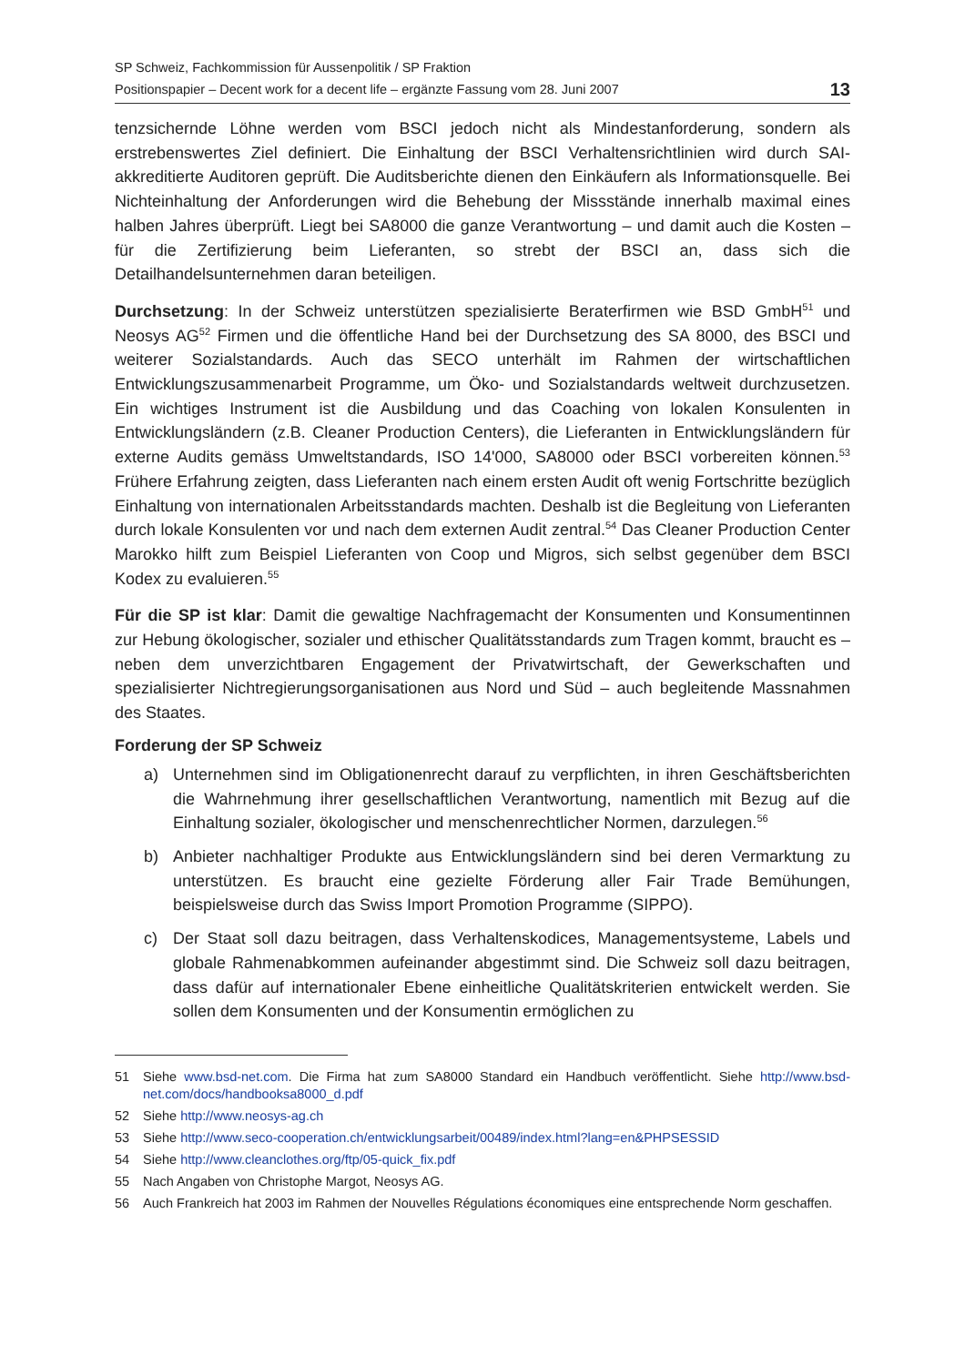SP Schweiz, Fachkommission für Aussenpolitik / SP Fraktion
Positionspapier – Decent work for a decent life – ergänzte Fassung vom 28. Juni 2007
13
tenzsichernde Löhne werden vom BSCI jedoch nicht als Mindestanforderung, sondern als erstrebenswertes Ziel definiert. Die Einhaltung der BSCI Verhaltensrichtlinien wird durch SAI-akkreditierte Auditoren geprüft. Die Auditsberichte dienen den Einkäufern als Informationsquelle. Bei Nichteinhaltung der Anforderungen wird die Behebung der Missstände innerhalb maximal eines halben Jahres überprüft. Liegt bei SA8000 die ganze Verantwortung – und damit auch die Kosten – für die Zertifizierung beim Lieferanten, so strebt der BSCI an, dass sich die Detailhandelsunternehmen daran beteiligen.
Durchsetzung: In der Schweiz unterstützen spezialisierte Beraterfirmen wie BSD GmbH<sup>51</sup> und Neosys AG<sup>52</sup> Firmen und die öffentliche Hand bei der Durchsetzung des SA 8000, des BSCI und weiterer Sozialstandards. Auch das SECO unterhält im Rahmen der wirtschaftlichen Entwicklungszusammenarbeit Programme, um Öko- und Sozialstandards weltweit durchzusetzen. Ein wichtiges Instrument ist die Ausbildung und das Coaching von lokalen Konsulenten in Entwicklungsländern (z.B. Cleaner Production Centers), die Lieferanten in Entwicklungsländern für externe Audits gemäss Umweltstandards, ISO 14'000, SA8000 oder BSCI vorbereiten können.<sup>53</sup> Frühere Erfahrung zeigten, dass Lieferanten nach einem ersten Audit oft wenig Fortschritte bezüglich Einhaltung von internationalen Arbeitsstandards machten. Deshalb ist die Begleitung von Lieferanten durch lokale Konsulenten vor und nach dem externen Audit zentral.<sup>54</sup> Das Cleaner Production Center Marokko hilft zum Beispiel Lieferanten von Coop und Migros, sich selbst gegenüber dem BSCI Kodex zu evaluieren.<sup>55</sup>
Für die SP ist klar: Damit die gewaltige Nachfragemacht der Konsumenten und Konsumentinnen zur Hebung ökologischer, sozialer und ethischer Qualitätsstandards zum Tragen kommt, braucht es – neben dem unverzichtbaren Engagement der Privatwirtschaft, der Gewerkschaften und spezialisierter Nichtregierungsorganisationen aus Nord und Süd – auch begleitende Massnahmen des Staates.
Forderung der SP Schweiz
a) Unternehmen sind im Obligationenrecht darauf zu verpflichten, in ihren Geschäftsberichten die Wahrnehmung ihrer gesellschaftlichen Verantwortung, namentlich mit Bezug auf die Einhaltung sozialer, ökologischer und menschenrechtlicher Normen, darzulegen.<sup>56</sup>
b) Anbieter nachhaltiger Produkte aus Entwicklungsländern sind bei deren Vermarktung zu unterstützen. Es braucht eine gezielte Förderung aller Fair Trade Bemühungen, beispielsweise durch das Swiss Import Promotion Programme (SIPPO).
c) Der Staat soll dazu beitragen, dass Verhaltenskodices, Managementsysteme, Labels und globale Rahmenabkommen aufeinander abgestimmt sind. Die Schweiz soll dazu beitragen, dass dafür auf internationaler Ebene einheitliche Qualitätskriterien entwickelt werden. Sie sollen dem Konsumenten und der Konsumentin ermöglichen zu
51 Siehe www.bsd-net.com. Die Firma hat zum SA8000 Standard ein Handbuch veröffentlicht. Siehe http://www.bsd-net.com/docs/handbooksa8000_d.pdf
52 Siehe http://www.neosys-ag.ch
53 Siehe http://www.seco-cooperation.ch/entwicklungsarbeit/00489/index.html?lang=en&PHPSESSID
54 Siehe http://www.cleanclothes.org/ftp/05-quick_fix.pdf
55 Nach Angaben von Christophe Margot, Neosys AG.
56 Auch Frankreich hat 2003 im Rahmen der Nouvelles Régulations économiques eine entsprechende Norm geschaffen.